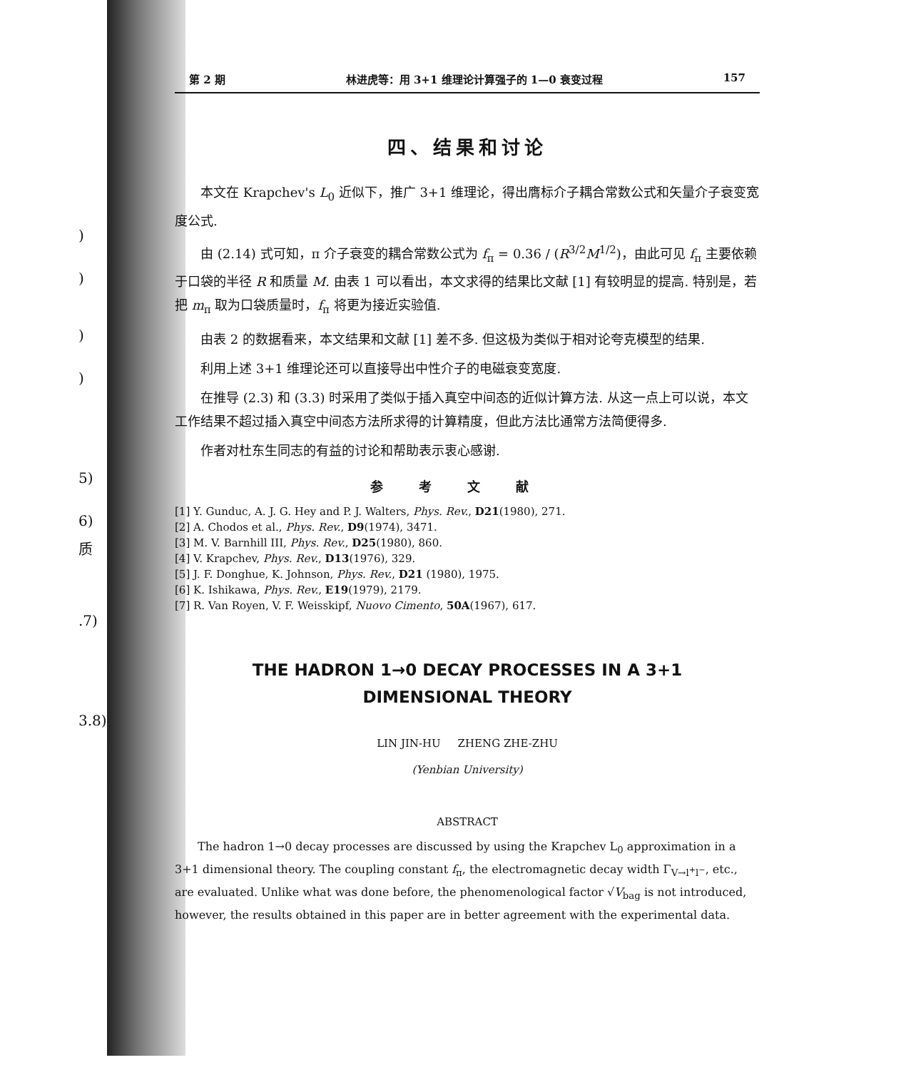)
)
)
)
5)
6)
质
.7)
3.8)
第 2 期 林进虎等：用 3+1 维理论计算强子的 1—0 衰变过程 157
四、结果和讨论
本文在 Krapchev's L<sub>0</sub> 近似下，推广 3+1 维理论，得出膺标介子耦合常数公式和矢量介子衰变宽度公式.
由 (2.14) 式可知，π 介子衰变的耦合常数公式为 f<sub>π</sub> = 0.36 / (R<sup>3/2</sup>M<sup>1/2</sup>)，由此可见 f<sub>π</sub> 主要依赖于口袋的半径 R 和质量 M. 由表 1 可以看出，本文求得的结果比文献 [1] 有较明显的提高. 特别是，若把 m<sub>π</sub> 取为口袋质量时，f<sub>π</sub> 将更为接近实验值.
由表 2 的数据看来，本文结果和文献 [1] 差不多. 但这极为类似于相对论夸克模型的结果.
利用上述 3+1 维理论还可以直接导出中性介子的电磁衰变宽度.
在推导 (2.3) 和 (3.3) 时采用了类似于插入真空中间态的近似计算方法. 从这一点上可以说，本文工作结果不超过插入真空中间态方法所求得的计算精度，但此方法比通常方法简便得多.
作者对杜东生同志的有益的讨论和帮助表示衷心感谢.
参考文献
[1] Y. Gunduc, A. J. G. Hey and P. J. Walters, Phys. Rev., D21(1980), 271.
[2] A. Chodos et al., Phys. Rev., D9(1974), 3471.
[3] M. V. Barnhill III, Phys. Rev., D25(1980), 860.
[4] V. Krapchev, Phys. Rev., D13(1976), 329.
[5] J. F. Donghue, K. Johnson, Phys. Rev., D21 (1980), 1975.
[6] K. Ishikawa, Phys. Rev., E19(1979), 2179.
[7] R. Van Royen, V. F. Weisskipf, Nuovo Cimento, 50A(1967), 617.
THE HADRON 1→0 DECAY PROCESSES IN A 3+1
DIMENSIONAL THEORY
LIN JIN-HU ZHENG ZHE-ZHU
(Yenbian University)
ABSTRACT
The hadron 1→0 decay processes are discussed by using the Krapchev L<sub>0</sub> approximation in a 3+1 dimensional theory. The coupling constant f<sub>π</sub>, the electromagnetic decay width Γ<sub>V→l<sup>+</sup>l<sup>−</sup></sub>, etc., are evaluated. Unlike what was done before, the phenomenological factor √V<sub>bag</sub> is not introduced, however, the results obtained in this paper are in better agreement with the experimental data.